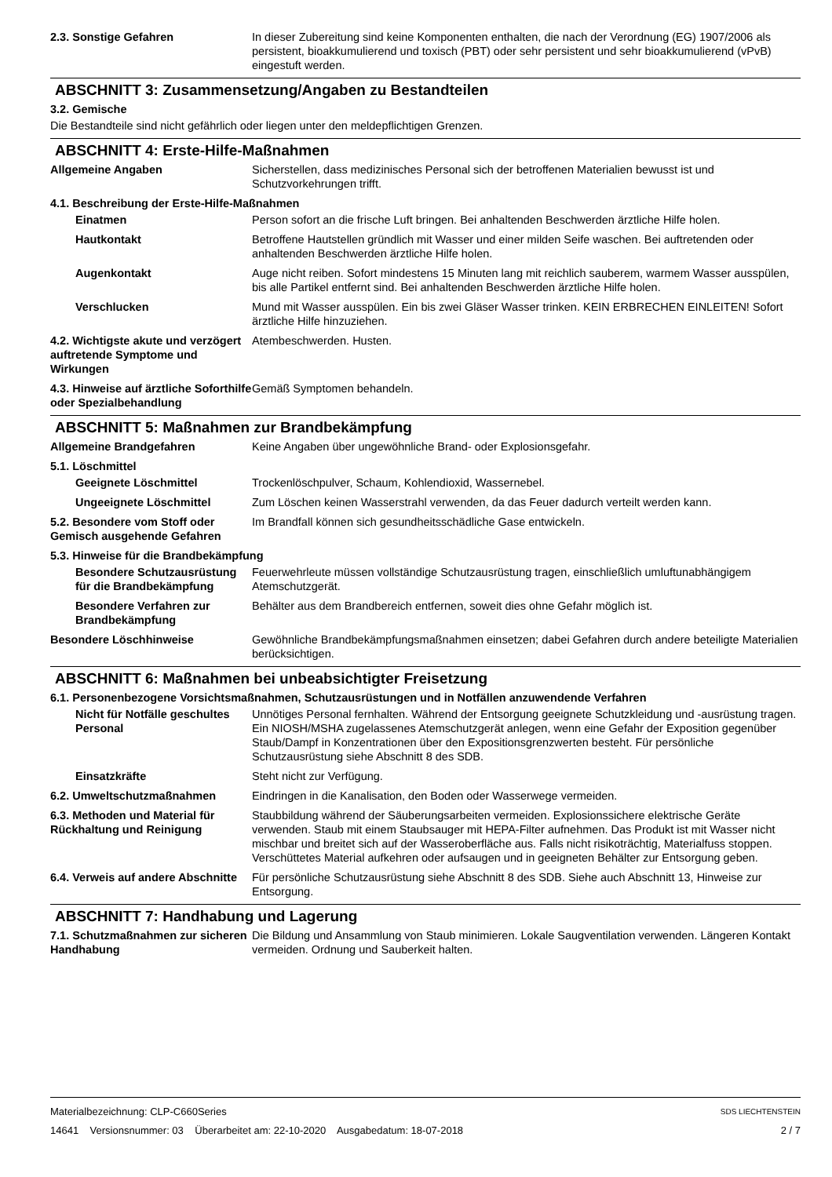2.3. Sonstige Gefahren In dieser Zubereitung sind keine Komponenten enthalten, die nach der Verordnung (EG) 1907/2006 als persistent, bioakkumulierend und toxisch (PBT) oder sehr persistent und sehr bioakkumulierend (vPvB) eingestuft werden.
ABSCHNITT 3: Zusammensetzung/Angaben zu Bestandteilen
3.2. Gemische
Die Bestandteile sind nicht gefährlich oder liegen unter den meldepflichtigen Grenzen.
ABSCHNITT 4: Erste-Hilfe-Maßnahmen
Allgemeine Angaben Sicherstellen, dass medizinisches Personal sich der betroffenen Materialien bewusst ist und Schutzvorkehrungen trifft.
4.1. Beschreibung der Erste-Hilfe-Maßnahmen
Einatmen Person sofort an die frische Luft bringen. Bei anhaltenden Beschwerden ärztliche Hilfe holen.
Hautkontakt Betroffene Hautstellen gründlich mit Wasser und einer milden Seife waschen. Bei auftretenden oder anhaltenden Beschwerden ärztliche Hilfe holen.
Augenkontakt Auge nicht reiben. Sofort mindestens 15 Minuten lang mit reichlich sauberem, warmem Wasser ausspülen, bis alle Partikel entfernt sind. Bei anhaltenden Beschwerden ärztliche Hilfe holen.
Verschlucken Mund mit Wasser ausspülen. Ein bis zwei Gläser Wasser trinken. KEIN ERBRECHEN EINLEITEN! Sofort ärztliche Hilfe hinzuziehen.
4.2. Wichtigste akute und verzögert auftretende Symptome und Wirkungen
Atembeschwerden. Husten.
4.3. Hinweise auf ärztliche Soforthilfe oder Spezialbehandlung
Gemäß Symptomen behandeln.
ABSCHNITT 5: Maßnahmen zur Brandbekämpfung
Allgemeine Brandgefahren Keine Angaben über ungewöhnliche Brand- oder Explosionsgefahr.
5.1. Löschmittel
Geeignete Löschmittel Trockenlöschpulver, Schaum, Kohlendioxid, Wassernebel.
Ungeeignete Löschmittel Zum Löschen keinen Wasserstrahl verwenden, da das Feuer dadurch verteilt werden kann.
5.2. Besondere vom Stoff oder Gemisch ausgehende Gefahren
Im Brandfall können sich gesundheitsschädliche Gase entwickeln.
5.3. Hinweise für die Brandbekämpfung
Besondere Schutzausrüstung für die Brandbekämpfung
Feuerwehrleute müssen vollständige Schutzausrüstung tragen, einschließlich umluftunabhängigem Atemschutzgerät.
Besondere Verfahren zur Brandbekämpfung
Behälter aus dem Brandbereich entfernen, soweit dies ohne Gefahr möglich ist.
Besondere Löschhinweise Gewöhnliche Brandbekämpfungsmaßnahmen einsetzen; dabei Gefahren durch andere beteiligte Materialien berücksichtigen.
ABSCHNITT 6: Maßnahmen bei unbeabsichtigter Freisetzung
6.1. Personenbezogene Vorsichtsmaßnahmen, Schutzausrüstungen und in Notfällen anzuwendende Verfahren
Nicht für Notfälle geschultes Personal
Unnötiges Personal fernhalten. Während der Entsorgung geeignete Schutzkleidung und -ausrüstung tragen. Ein NIOSH/MSHA zugelassenes Atemschutzgerät anlegen, wenn eine Gefahr der Exposition gegenüber Staub/Dampf in Konzentrationen über den Expositionsgrenzwerten besteht. Für persönliche Schutzausrüstung siehe Abschnitt 8 des SDB.
Einsatzkräfte Steht nicht zur Verfügung.
6.2. Umweltschutzmaßnahmen Eindringen in die Kanalisation, den Boden oder Wasserwege vermeiden.
6.3. Methoden und Material für Rückhaltung und Reinigung
Staubbildung während der Säuberungsarbeiten vermeiden. Explosionssichere elektrische Geräte verwenden. Staub mit einem Staubsauger mit HEPA-Filter aufnehmen. Das Produkt ist mit Wasser nicht mischbar und breitet sich auf der Wasseroberfläche aus. Falls nicht risikoträchtig, Materialfuss stoppen. Verschüttetes Material aufkehren oder aufsaugen und in geeigneten Behälter zur Entsorgung geben.
6.4. Verweis auf andere Abschnitte
Für persönliche Schutzausrüstung siehe Abschnitt 8 des SDB. Siehe auch Abschnitt 13, Hinweise zur Entsorgung.
ABSCHNITT 7: Handhabung und Lagerung
7.1. Schutzmaßnahmen zur sicheren Handhabung
Die Bildung und Ansammlung von Staub minimieren. Lokale Saugventilation verwenden. Längeren Kontakt vermeiden. Ordnung und Sauberkeit halten.
Materialbezeichnung: CLP-C660Series
14641 Versionsnummer: 03 Überarbeitet am: 22-10-2020 Ausgabedatum: 18-07-2018
SDS LIECHTENSTEIN
2 / 7